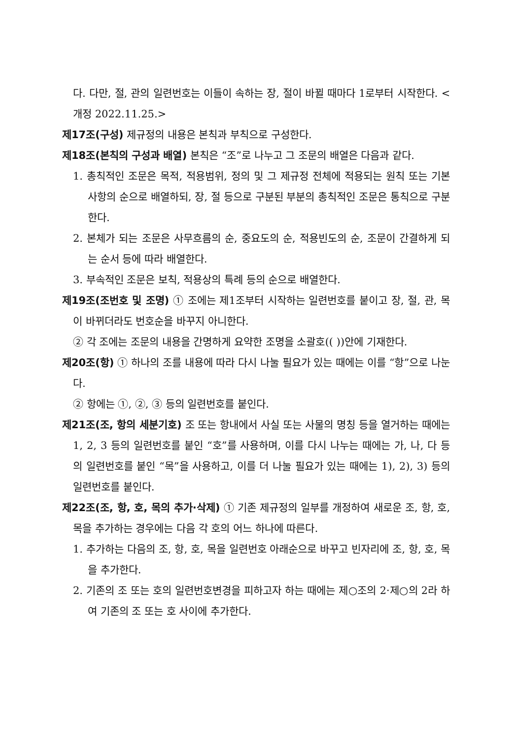다. 다만, 절, 관의 일련번호는 이들이 속하는 장, 절이 바뀔 때마다 1로부터 시작한다. <개정 2022.11.25.>
제17조(구성) 제규정의 내용은 본칙과 부칙으로 구성한다.
제18조(본칙의 구성과 배열) 본칙은 “조”로 나누고 그 조문의 배열은 다음과 같다.
1. 총칙적인 조문은 목적, 적용범위, 정의 및 그 제규정 전체에 적용되는 원칙 또는 기본사항의 순으로 배열하되, 장, 절 등으로 구분된 부분의 총칙적인 조문은 통칙으로 구분한다.
2. 본체가 되는 조문은 사무흐름의 순, 중요도의 순, 적용빈도의 순, 조문이 간결하게 되는 순서 등에 따라 배열한다.
3. 부속적인 조문은 보칙, 적용상의 특례 등의 순으로 배열한다.
제19조(조번호 및 조명) ① 조에는 제1조부터 시작하는 일련번호를 붙이고 장, 절, 관, 목이 바뀌더라도 번호순을 바꾸지 아니한다.
② 각 조에는 조문의 내용을 간명하게 요약한 조명을 소괄호(( ))안에 기재한다.
제20조(항) ① 하나의 조를 내용에 따라 다시 나눌 필요가 있는 때에는 이를 “항”으로 나눈다.
② 항에는 ①, ②, ③ 등의 일련번호를 붙인다.
제21조(조, 항의 세분기호) 조 또는 항내에서 사실 또는 사물의 명칭 등을 열거하는 때에는 1, 2, 3 등의 일련번호를 붙인 “호”를 사용하며, 이를 다시 나누는 때에는 가, 나, 다 등의 일련번호를 붙인 “목”을 사용하고, 이를 더 나눌 필요가 있는 때에는 1), 2), 3) 등의 일련번호를 붙인다.
제22조(조, 항, 호, 목의 추가·삭제) ① 기존 제규정의 일부를 개정하여 새로운 조, 항, 호, 목을 추가하는 경우에는 다음 각 호의 어느 하나에 따른다.
1. 추가하는 다음의 조, 항, 호, 목을 일련번호 아래순으로 바꾸고 빈자리에 조, 항, 호, 목을 추가한다.
2. 기존의 조 또는 호의 일련번호변경을 피하고자 하는 때에는 제○조의 2·제○의 2라 하여 기존의 조 또는 호 사이에 추가한다.